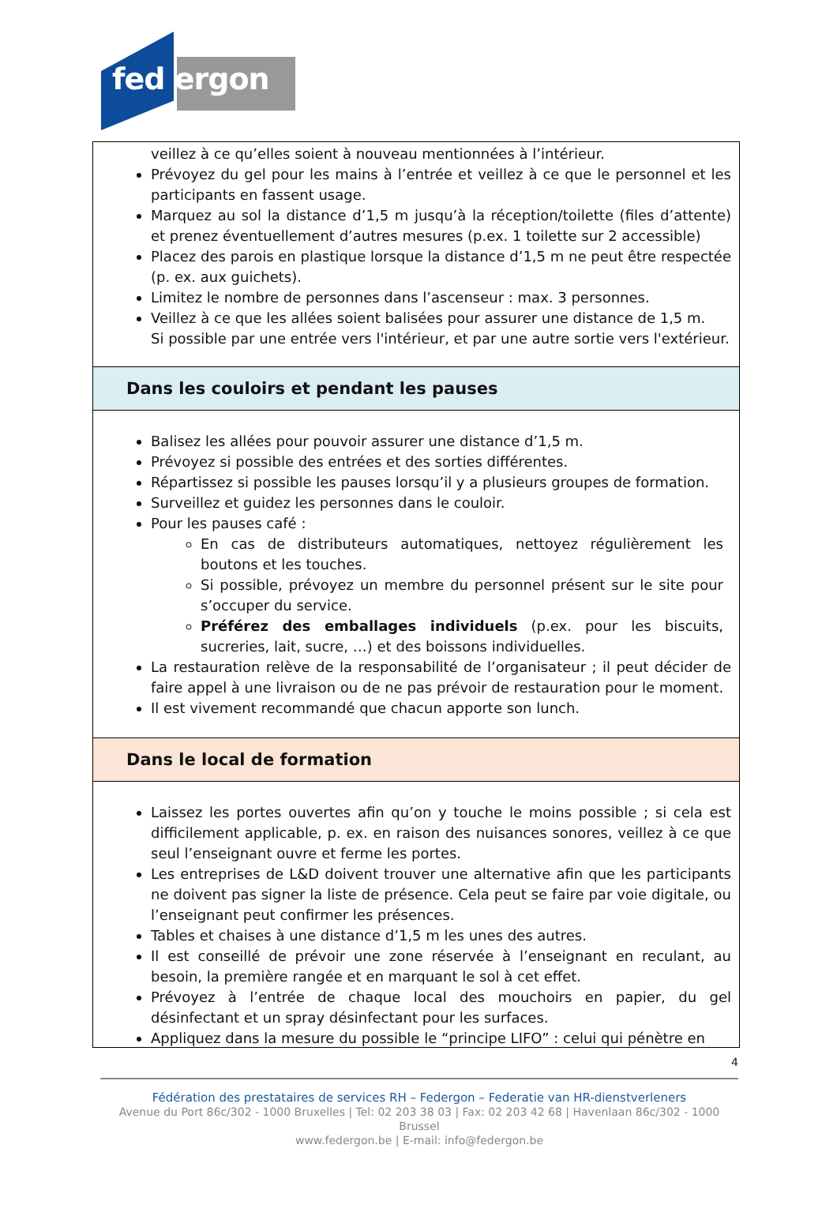fed ergon
veillez à ce qu’elles soient à nouveau mentionnées à l’intérieur.
Prévoyez du gel pour les mains à l’entrée et veillez à ce que le personnel et les participants en fassent usage.
Marquez au sol la distance d’1,5 m jusqu’à la réception/toilette (files d’attente) et prenez éventuellement d’autres mesures (p.ex. 1 toilette sur 2 accessible)
Placez des parois en plastique lorsque la distance d’1,5 m ne peut être respectée (p. ex. aux guichets).
Limitez le nombre de personnes dans l’ascenseur : max. 3 personnes.
Veillez à ce que les allées soient balisées pour assurer une distance de 1,5 m.
Si possible par une entrée vers l'intérieur, et par une autre sortie vers l'extérieur.
Dans les couloirs et pendant les pauses
Balisez les allées pour pouvoir assurer une distance d’1,5 m.
Prévoyez si possible des entrées et des sorties différentes.
Répartissez si possible les pauses lorsqu’il y a plusieurs groupes de formation.
Surveillez et guidez les personnes dans le couloir.
Pour les pauses café :
En cas de distributeurs automatiques, nettoyez régulièrement les boutons et les touches.
Si possible, prévoyez un membre du personnel présent sur le site pour s’occuper du service.
Préférez des emballages individuels (p.ex. pour les biscuits, sucreries, lait, sucre, …) et des boissons individuelles.
La restauration relève de la responsabilité de l’organisateur ; il peut décider de faire appel à une livraison ou de ne pas prévoir de restauration pour le moment.
Il est vivement recommandé que chacun apporte son lunch.
Dans le local de formation
Laissez les portes ouvertes afin qu’on y touche le moins possible ; si cela est difficilement applicable, p. ex. en raison des nuisances sonores, veillez à ce que seul l’enseignant ouvre et ferme les portes.
Les entreprises de L&D doivent trouver une alternative afin que les participants ne doivent pas signer la liste de présence. Cela peut se faire par voie digitale, ou l’enseignant peut confirmer les présences.
Tables et chaises à une distance d’1,5 m les unes des autres.
Il est conseillé de prévoir une zone réservée à l’enseignant en reculant, au besoin, la première rangée et en marquant le sol à cet effet.
Prévoyez à l’entrée de chaque local des mouchoirs en papier, du gel désinfectant et un spray désinfectant pour les surfaces.
Appliquez dans la mesure du possible le “principe LIFO” : celui qui pénètre en
4
Fédération des prestataires de services RH – Federgon – Federatie van HR-dienstverleners
Avenue du Port 86c/302 - 1000 Bruxelles | Tel: 02 203 38 03 | Fax: 02 203 42 68 | Havenlaan 86c/302 - 1000 Brussel
www.federgon.be | E-mail: info@federgon.be